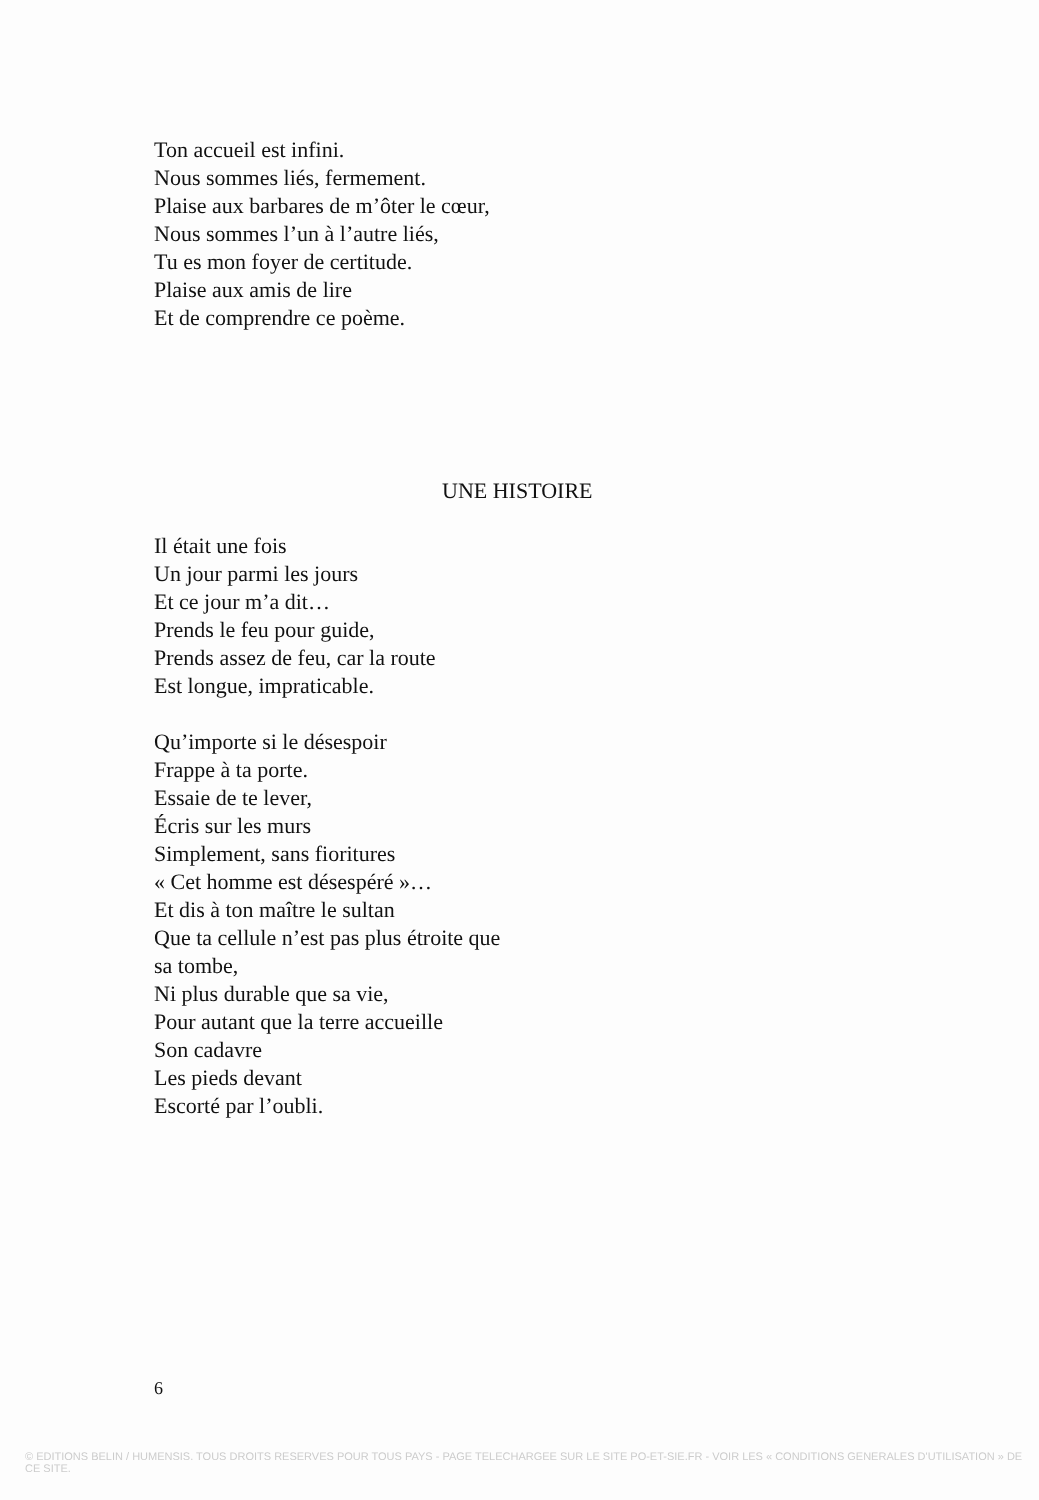Ton accueil est infini.
Nous sommes liés, fermement.
Plaise aux barbares de m’ôter le cœur,
Nous sommes l’un à l’autre liés,
Tu es mon foyer de certitude.
Plaise aux amis de lire
Et de comprendre ce poème.
UNE HISTOIRE
Il était une fois
Un jour parmi les jours
Et ce jour m’a dit…
Prends le feu pour guide,
Prends assez de feu, car la route
Est longue, impraticable.
Qu’importe si le désespoir
Frappe à ta porte.
Essaie de te lever,
Écris sur les murs
Simplement, sans fioritures
« Cet homme est désespéré »…
Et dis à ton maître le sultan
Que ta cellule n’est pas plus étroite que
sa tombe,
Ni plus durable que sa vie,
Pour autant que la terre accueille
Son cadavre
Les pieds devant
Escorté par l’oubli.
6
© EDITIONS BELIN / HUMENSIS. TOUS DROITS RESERVES POUR TOUS PAYS - PAGE TELECHARGEE SUR LE SITE PO-ET-SIE.FR - VOIR LES « CONDITIONS GENERALES D'UTILISATION » DE CE SITE.